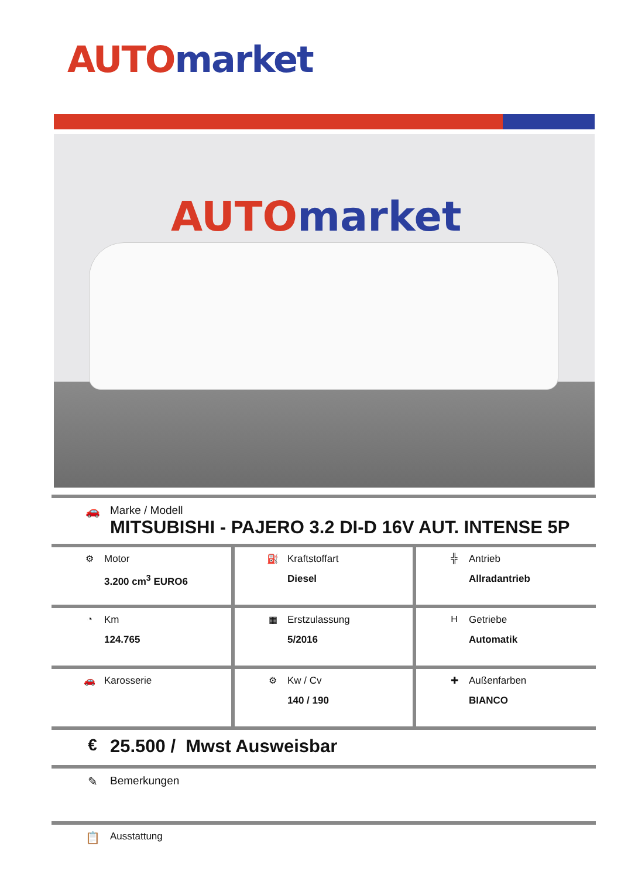AUTO market
AUTO market
🚗 Marke / Modell
MITSUBISHI - PAJERO 3.2 DI-D 16V AUT. INTENSE 5P
| ⚙ Motor 3.200 cm<sup>3</sup> EURO6 | ⛽ Kraftstoffart Diesel | ╬ Antrieb Allradantrieb |
| ◔ Km 124.765 | ▦ Erstzulassung 5/2016 | H Getriebe Automatik |
| 🚗 Karosserie | ⚙ Kw / Cv 140 / 190 | ✚ Außenfarben BIANCO |
€ 25.500 / Mwst Ausweisbar
✎ Bemerkungen
📋
Ausstattung